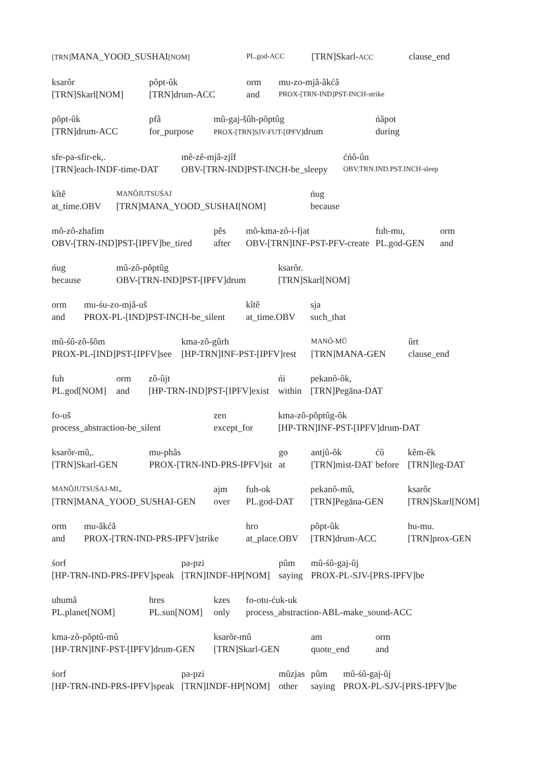[TRN] MANA_YOOD_SUSHAI[NOM] PL.god-ACC
[TRN]Skarl-ACC
clause_end
ksarôr
[TRN]Skarl[NOM]
pôpt-ûk
[TRN]drum-ACC
orm
and
mu-zo-mjâ-âkćâ
PROX-[TRN-IND]PST-INCH-strike
pôpt-ûk
[TRN]drum-ACC
pfâ
for_purpose
mû-gaj-šûh-pôptûg
PROX-[TRN]SJV-FUT-[IPFV] drum
ńâpot
during
sfe-pa-sfir-ek,.
[TRN]each-INDF-time-DAT
mê-zê-mjâ-zjîf
OBV-[TRN-IND]PST-INCH-be_sleepy
ćńô-ûn
OBV.TRN.IND.PST.INCH-sleep
kîtê
at_time.OBV
MANÔJUTSUŚAJ
[TRN]MANA_YOOD_SUSHAI[NOM]
ńug
because
mô-zô-zhafim
OBV-[TRN-IND]PST-[IPFV]be_tired
pês
after
mô-kma-zô-i-fjat
OBV-[TRN]INF-PST-PFV-create
fuh-mu,
PL.god-GEN
orm
and
ńug
because
mû-zô-pôptûg
OBV-[TRN-IND]PST-[IPFV]drum
ksarôr.
[TRN]Skarl[NOM]
orm
and
mu-śu-zo-mjâ-uš
PROX-PL-[IND]PST-INCH-be_silent
kîtê
at_time.OBV
sja
such_that
mû-śû-zô-šôm
PROX-PL-[IND]PST-[IPFV]see
kma-zô-gûrh
[HP-TRN]INF-PST-[IPFV]rest
MANÔ-MÛ
[TRN]MANA-GEN
ûrt
clause_end
fuh
PL.god[NOM]
orm
and
zô-ûjt
[HP-TRN-IND]PST-[IPFV]exist
ńi
within
pekanô-ôk,
[TRN]Pegāna-DAT
fo-uš
process_abstraction-be_silent
zen
except_for
kma-zô-pôptûg-ôk
[HP-TRN]INF-PST-[IPFV]drum-DAT
ksarôr-mû,.
[TRN]Skarl-GEN
mu-phâs
PROX-[TRN-IND-PRS-IPFV]sit
go
at
antjû-ôk
[TRN]mist-DAT
ćû
before
kêm-êk
[TRN]leg-DAT
MANÔJUTSUŚAJ-MI„
[TRN]MANA_YOOD_SUSHAI-GEN
ajm
over
fuh-ok
PL.god-DAT
pekanô-mû,
[TRN]Pegāna-GEN
ksarôr
[TRN]Skarl[NOM]
orm
and
mu-âkćâ
PROX-[TRN-IND-PRS-IPFV]strike
hro
at_place.OBV
pôpt-ûk
[TRN]drum-ACC
hu-mu.
[TRN]prox-GEN
śorf
[HP-TRN-IND-PRS-IPFV]speak
pa-pzi
[TRN]INDF-HP[NOM]
pûm
saying
mû-śû-gaj-ûj
PROX-PL-SJV-[PRS-IPFV]be
uhumâ
PL.planet[NOM]
hres
PL.sun[NOM]
kzes
only
fo-otu-ćuk-uk
process_abstraction-ABL-make_sound-ACC
kma-zô-pôptû-mû
[HP-TRN]INF-PST-[IPFV]drum-GEN
ksarôr-mû
[TRN]Skarl-GEN
am
quote_end
orm
and
śorf
[HP-TRN-IND-PRS-IPFV]speak
pa-pzi
[TRN]INDF-HP[NOM]
mûzjas
other
pûm
saying
mû-śû-gaj-ûj
PROX-PL-SJV-[PRS-IPFV]be